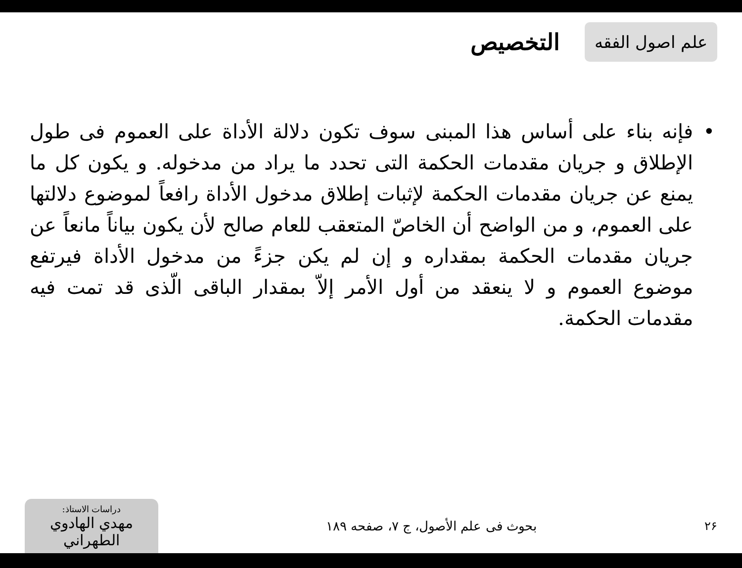علم اصول الفقه
التخصيص
• فإنه بناء على أساس هذا المبنى سوف تكون دلالة الأداة على العموم فى طول الإطلاق و جريان مقدمات الحكمة التى تحدد ما يراد من مدخوله. و يكون كل ما يمنع عن جريان مقدمات الحكمة لإثبات إطلاق مدخول الأداة رافعاً لموضوع دلالتها على العموم، و من الواضح أن الخاصّ المتعقب للعام صالح لأن يكون بياناً مانعاً عن جريان مقدمات الحكمة بمقداره و إن لم يكن جزءً من مدخول الأداة فيرتفع موضوع العموم و لا ينعقد من أول الأمر إلاّ بمقدار الباقى الّذى قد تمت فيه مقدمات الحكمة.
۲۶ بحوث فى علم الأصول، ج ۷، صفحه ۱۸۹
دراسات الاستاذ:
مهدي الهادوي الطهراني